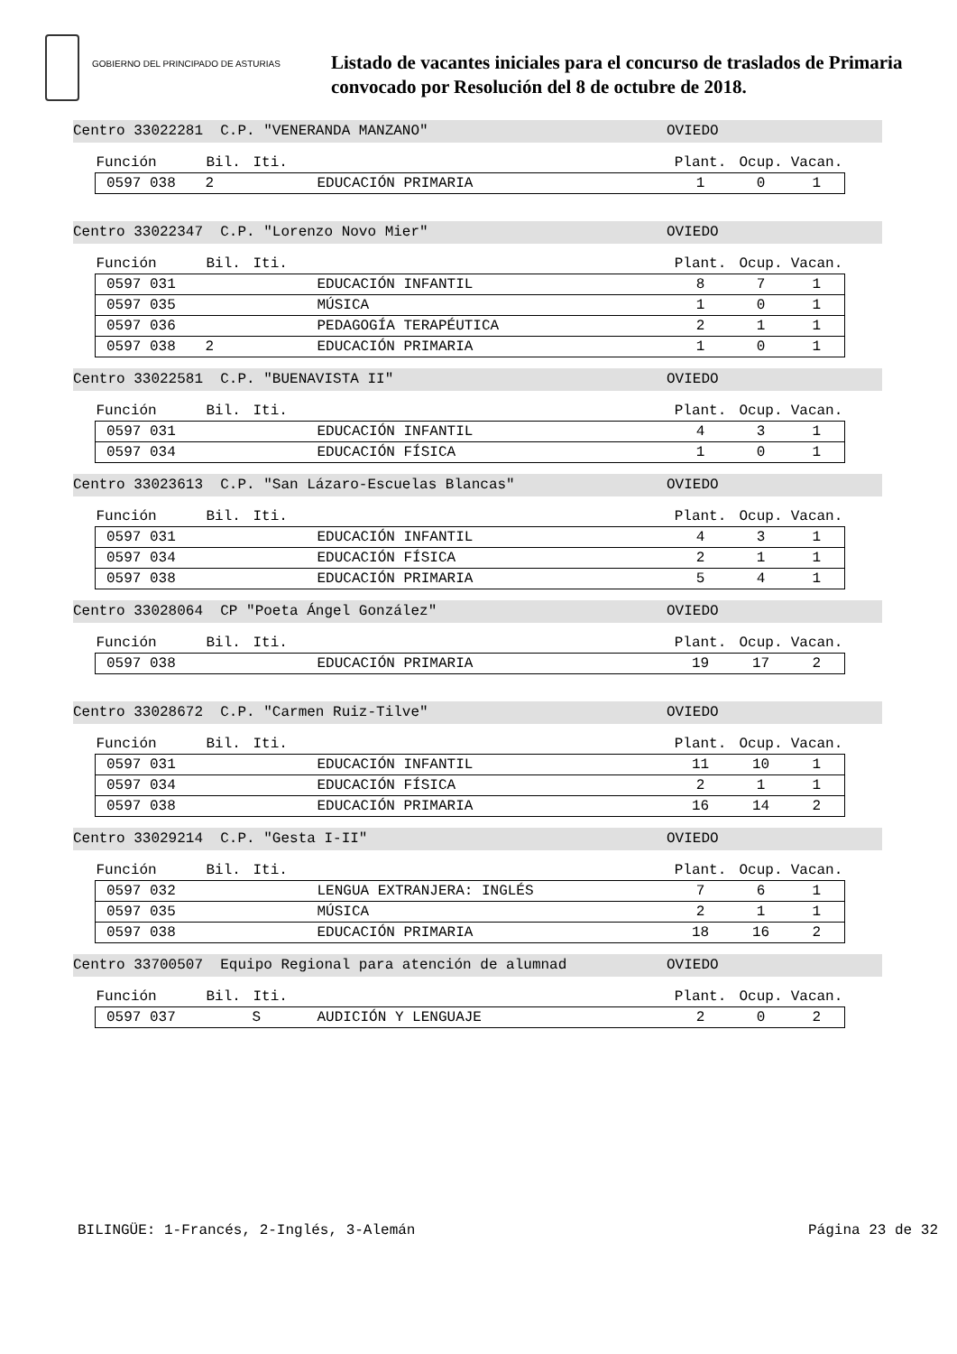GOBIERNO DEL PRINCIPADO DE ASTURIAS
Listado de vacantes iniciales para el concurso de traslados de Primaria
convocado por Resolución del 8 de octubre de 2018.
Centro 33022281 C.P. "VENERANDA MANZANO" OVIEDO
| Función | Bil. | Iti. | | Plant. | Ocup. | Vacan. |
| --- | --- | --- | --- | --- | --- | --- |
| 0597 038 | 2 | | EDUCACIÓN PRIMARIA | 1 | 0 | 1 |
Centro 33022347 C.P. "Lorenzo Novo Mier" OVIEDO
| Función | Bil. | Iti. | | Plant. | Ocup. | Vacan. |
| --- | --- | --- | --- | --- | --- | --- |
| 0597 031 | | | EDUCACIÓN INFANTIL | 8 | 7 | 1 |
| 0597 035 | | | MÚSICA | 1 | 0 | 1 |
| 0597 036 | | | PEDAGOGÍA TERAPÉUTICA | 2 | 1 | 1 |
| 0597 038 | 2 | | EDUCACIÓN PRIMARIA | 1 | 0 | 1 |
Centro 33022581 C.P. "BUENAVISTA II" OVIEDO
| Función | Bil. | Iti. | | Plant. | Ocup. | Vacan. |
| --- | --- | --- | --- | --- | --- | --- |
| 0597 031 | | | EDUCACIÓN INFANTIL | 4 | 3 | 1 |
| 0597 034 | | | EDUCACIÓN FÍSICA | 1 | 0 | 1 |
Centro 33023613 C.P. "San Lázaro-Escuelas Blancas" OVIEDO
| Función | Bil. | Iti. | | Plant. | Ocup. | Vacan. |
| --- | --- | --- | --- | --- | --- | --- |
| 0597 031 | | | EDUCACIÓN INFANTIL | 4 | 3 | 1 |
| 0597 034 | | | EDUCACIÓN FÍSICA | 2 | 1 | 1 |
| 0597 038 | | | EDUCACIÓN PRIMARIA | 5 | 4 | 1 |
Centro 33028064 CP "Poeta Ángel González" OVIEDO
| Función | Bil. | Iti. | | Plant. | Ocup. | Vacan. |
| --- | --- | --- | --- | --- | --- | --- |
| 0597 038 | | | EDUCACIÓN PRIMARIA | 19 | 17 | 2 |
Centro 33028672 C.P. "Carmen Ruiz-Tilve" OVIEDO
| Función | Bil. | Iti. | | Plant. | Ocup. | Vacan. |
| --- | --- | --- | --- | --- | --- | --- |
| 0597 031 | | | EDUCACIÓN INFANTIL | 11 | 10 | 1 |
| 0597 034 | | | EDUCACIÓN FÍSICA | 2 | 1 | 1 |
| 0597 038 | | | EDUCACIÓN PRIMARIA | 16 | 14 | 2 |
Centro 33029214 C.P. "Gesta I-II" OVIEDO
| Función | Bil. | Iti. | | Plant. | Ocup. | Vacan. |
| --- | --- | --- | --- | --- | --- | --- |
| 0597 032 | | | LENGUA EXTRANJERA: INGLÉS | 7 | 6 | 1 |
| 0597 035 | | | MÚSICA | 2 | 1 | 1 |
| 0597 038 | | | EDUCACIÓN PRIMARIA | 18 | 16 | 2 |
Centro 33700507 Equipo Regional para atención de alumnad OVIEDO
| Función | Bil. | Iti. | | Plant. | Ocup. | Vacan. |
| --- | --- | --- | --- | --- | --- | --- |
| 0597 037 | | S | AUDICIÓN Y LENGUAJE | 2 | 0 | 2 |
BILINGÜE: 1-Francés, 2-Inglés, 3-Alemán Página 23 de 32